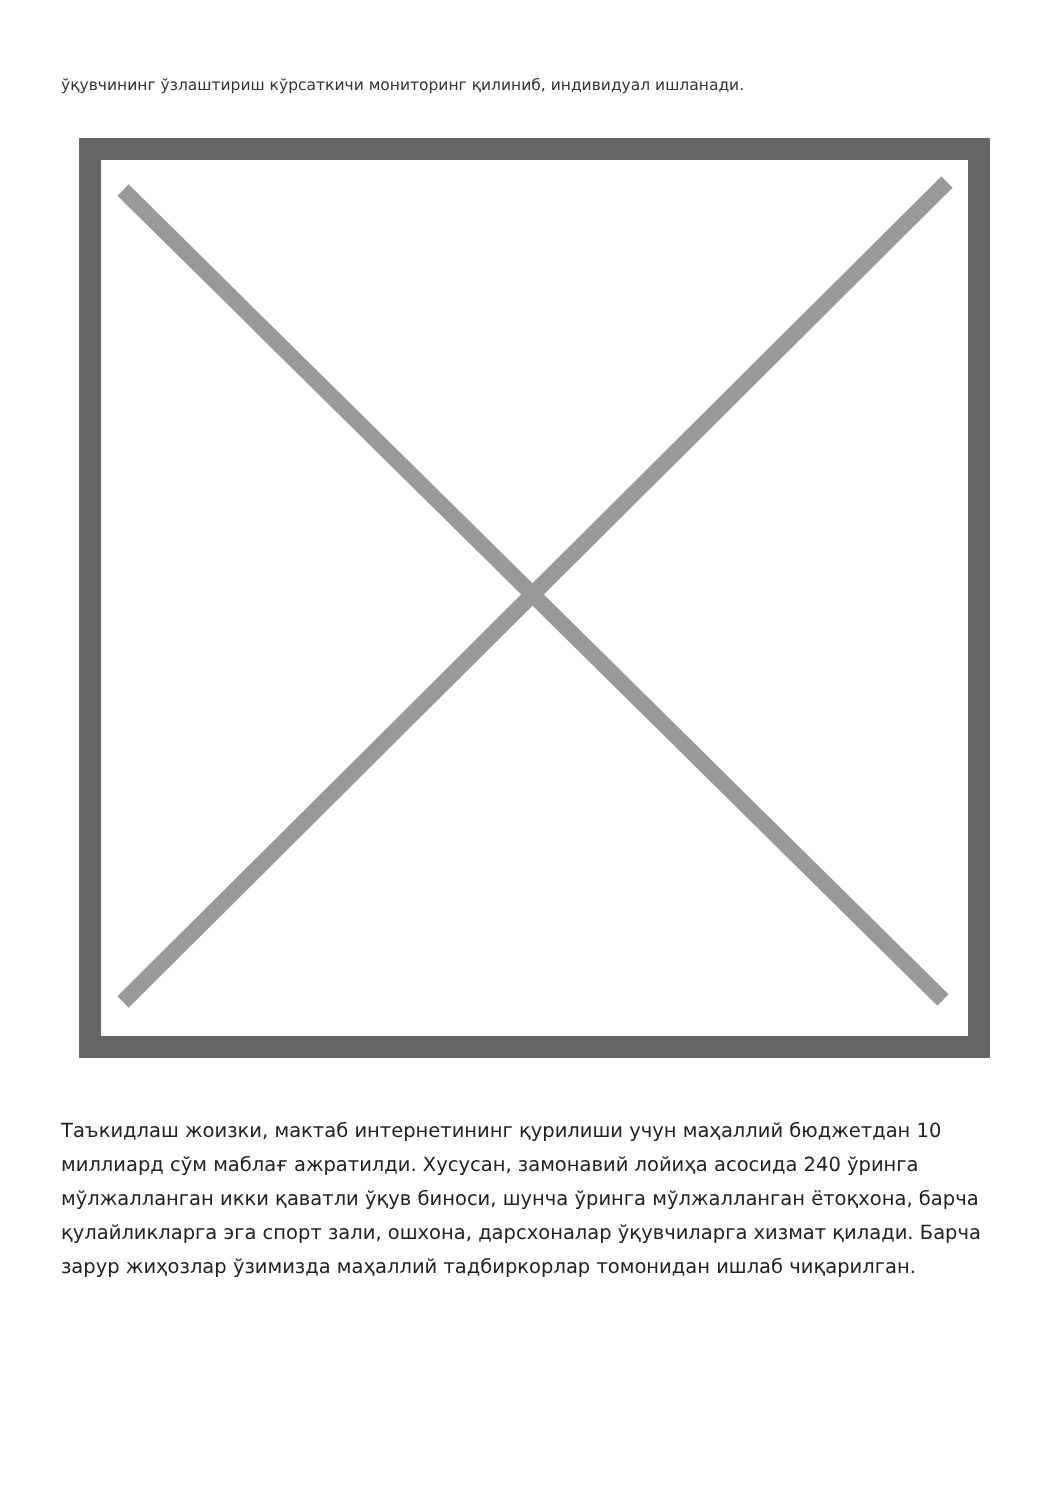ўқувчининг ўзлаштириш кўрсаткичи мониторинг қилиниб, индивидуал ишланади.
Таъкидлаш жоизки, мактаб интернетининг қурилиши учун маҳаллий бюджетдан 10 миллиард сўм маблағ ажратилди. Хусусан, замонавий лойиҳа асосида 240 ўринга мўлжалланган икки қаватли ўқув биноси, шунча ўринга мўлжалланган ётоқхона, барча қулайликларга эга спорт зали, ошхона, дарсхоналар ўқувчиларга хизмат қилади. Барча зарур жиҳозлар ўзимизда маҳаллий тадбиркорлар томонидан ишлаб чиқарилган.